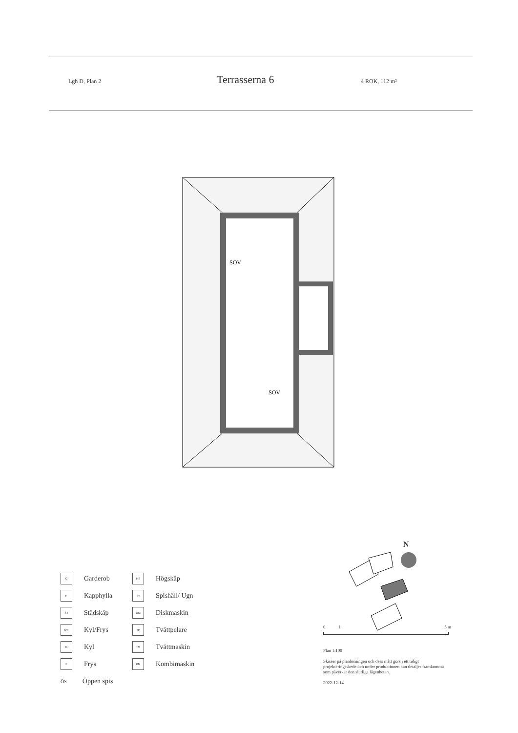Lgh D, Plan 2
Terrasserna 6
4 ROK, 112 m²
SOV
SOV
G Garderob
HS Högskåp
≢ Kapphylla
○○ Spishäll/ Ugn
ST Städskåp
DM Diskmaskin
K/F Kyl/Frys
TP Tvättpelare
K Kyl
TM Tvättmaskin
F Frys
KM Kombimaskin
ÖS Öppen spis
N
0 1 5 m
Plan 1:100
Skisser på planlösningen och dess mått görs i ett tidigt projekteringsskede och under produktionen kan detaljer framkomma som påverkar den slutliga lägenheten.
2022-12-14